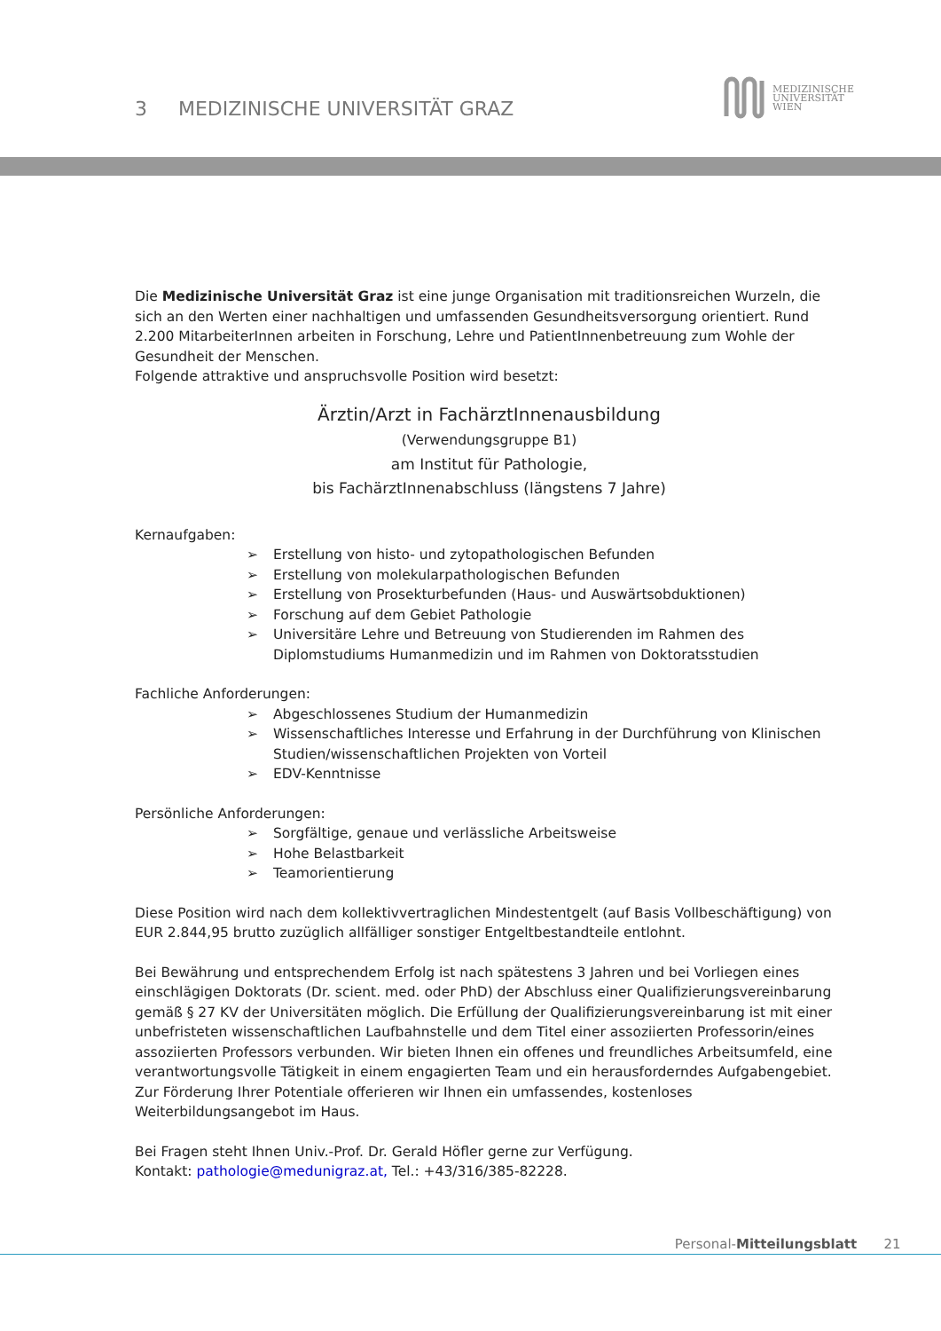3 MEDIZINISCHE UNIVERSITÄT GRAZ
MEDIZINISCHE
UNIVERSITÄT
WIEN
Die Medizinische Universität Graz ist eine junge Organisation mit traditionsreichen Wurzeln, die sich an den Werten einer nachhaltigen und umfassenden Gesundheitsversorgung orientiert. Rund 2.200 MitarbeiterInnen arbeiten in Forschung, Lehre und PatientInnenbetreuung zum Wohle der Gesundheit der Menschen.
Folgende attraktive und anspruchsvolle Position wird besetzt:
Ärztin/Arzt in FachärztInnenausbildung
(Verwendungsgruppe B1)
am Institut für Pathologie,
bis FachärztInnenabschluss (längstens 7 Jahre)
Kernaufgaben:
➢ Erstellung von histo- und zytopathologischen Befunden
➢ Erstellung von molekularpathologischen Befunden
➢ Erstellung von Prosekturbefunden (Haus- und Auswärtsobduktionen)
➢ Forschung auf dem Gebiet Pathologie
➢ Universitäre Lehre und Betreuung von Studierenden im Rahmen des Diplomstudiums Humanmedizin und im Rahmen von Doktoratsstudien
Fachliche Anforderungen:
➢ Abgeschlossenes Studium der Humanmedizin
➢ Wissenschaftliches Interesse und Erfahrung in der Durchführung von Klinischen Studien/wissenschaftlichen Projekten von Vorteil
➢ EDV-Kenntnisse
Persönliche Anforderungen:
➢ Sorgfältige, genaue und verlässliche Arbeitsweise
➢ Hohe Belastbarkeit
➢ Teamorientierung
Diese Position wird nach dem kollektivvertraglichen Mindestentgelt (auf Basis Vollbeschäftigung) von EUR 2.844,95 brutto zuzüglich allfälliger sonstiger Entgeltbestandteile entlohnt.
Bei Bewährung und entsprechendem Erfolg ist nach spätestens 3 Jahren und bei Vorliegen eines einschlägigen Doktorats (Dr. scient. med. oder PhD) der Abschluss einer Qualifizierungsvereinbarung gemäß § 27 KV der Universitäten möglich. Die Erfüllung der Qualifizierungsvereinbarung ist mit einer unbefristeten wissenschaftlichen Laufbahnstelle und dem Titel einer assoziierten Professorin/eines assoziierten Professors verbunden. Wir bieten Ihnen ein offenes und freundliches Arbeitsumfeld, eine verantwortungsvolle Tätigkeit in einem engagierten Team und ein herausforderndes Aufgabengebiet. Zur Förderung Ihrer Potentiale offerieren wir Ihnen ein umfassendes, kostenloses Weiterbildungsangebot im Haus.
Bei Fragen steht Ihnen Univ.-Prof. Dr. Gerald Höfler gerne zur Verfügung.
Kontakt: pathologie@medunigraz.at, Tel.: +43/316/385-82228.
Personal-Mitteilungsblatt 21